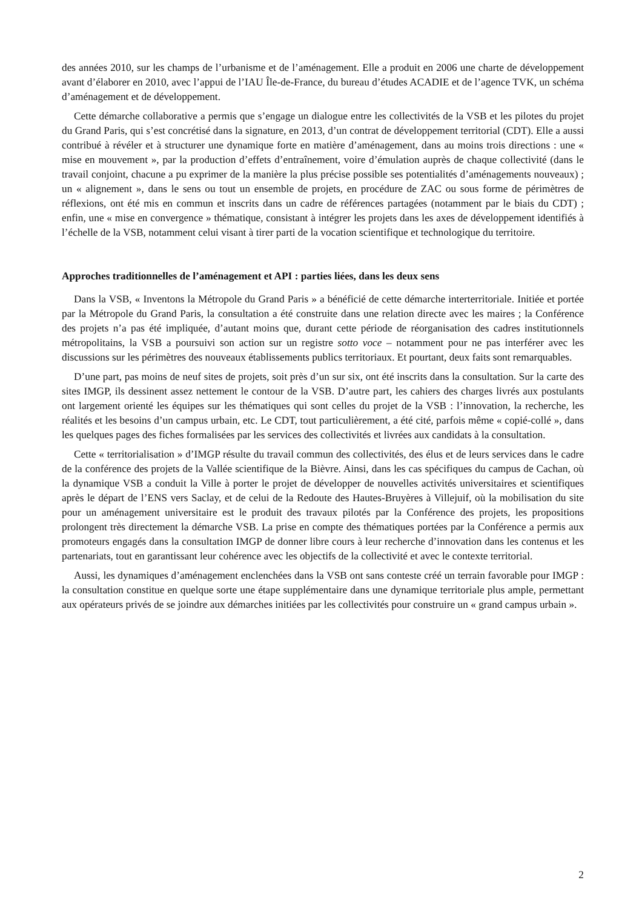des années 2010, sur les champs de l’urbanisme et de l’aménagement. Elle a produit en 2006 une charte de développement avant d’élaborer en 2010, avec l’appui de l’IAU Île-de-France, du bureau d’études ACADIE et de l’agence TVK, un schéma d’aménagement et de développement.
Cette démarche collaborative a permis que s’engage un dialogue entre les collectivités de la VSB et les pilotes du projet du Grand Paris, qui s’est concrétisé dans la signature, en 2013, d’un contrat de développement territorial (CDT). Elle a aussi contribué à révéler et à structurer une dynamique forte en matière d’aménagement, dans au moins trois directions : une « mise en mouvement », par la production d’effets d’entraînement, voire d’émulation auprès de chaque collectivité (dans le travail conjoint, chacune a pu exprimer de la manière la plus précise possible ses potentialités d’aménagements nouveaux) ; un « alignement », dans le sens ou tout un ensemble de projets, en procédure de ZAC ou sous forme de périmètres de réflexions, ont été mis en commun et inscrits dans un cadre de références partagées (notamment par le biais du CDT) ; enfin, une « mise en convergence » thématique, consistant à intégrer les projets dans les axes de développement identifiés à l’échelle de la VSB, notamment celui visant à tirer parti de la vocation scientifique et technologique du territoire.
Approches traditionnelles de l’aménagement et API : parties liées, dans les deux sens
Dans la VSB, « Inventons la Métropole du Grand Paris » a bénéficié de cette démarche interterritoriale. Initiée et portée par la Métropole du Grand Paris, la consultation a été construite dans une relation directe avec les maires ; la Conférence des projets n’a pas été impliquée, d’autant moins que, durant cette période de réorganisation des cadres institutionnels métropolitains, la VSB a poursuivi son action sur un registre sotto voce – notamment pour ne pas interférer avec les discussions sur les périmètres des nouveaux établissements publics territoriaux. Et pourtant, deux faits sont remarquables.
D’une part, pas moins de neuf sites de projets, soit près d’un sur six, ont été inscrits dans la consultation. Sur la carte des sites IMGP, ils dessinent assez nettement le contour de la VSB. D’autre part, les cahiers des charges livrés aux postulants ont largement orienté les équipes sur les thématiques qui sont celles du projet de la VSB : l’innovation, la recherche, les réalités et les besoins d’un campus urbain, etc. Le CDT, tout particulièrement, a été cité, parfois même « copié-collé », dans les quelques pages des fiches formalisées par les services des collectivités et livrées aux candidats à la consultation.
Cette « territorialisation » d’IMGP résulte du travail commun des collectivités, des élus et de leurs services dans le cadre de la conférence des projets de la Vallée scientifique de la Bièvre. Ainsi, dans les cas spécifiques du campus de Cachan, où la dynamique VSB a conduit la Ville à porter le projet de développer de nouvelles activités universitaires et scientifiques après le départ de l’ENS vers Saclay, et de celui de la Redoute des Hautes-Bruyères à Villejuif, où la mobilisation du site pour un aménagement universitaire est le produit des travaux pilotés par la Conférence des projets, les propositions prolongent très directement la démarche VSB. La prise en compte des thématiques portées par la Conférence a permis aux promoteurs engagés dans la consultation IMGP de donner libre cours à leur recherche d’innovation dans les contenus et les partenariats, tout en garantissant leur cohérence avec les objectifs de la collectivité et avec le contexte territorial.
Aussi, les dynamiques d’aménagement enclenchées dans la VSB ont sans conteste créé un terrain favorable pour IMGP : la consultation constitue en quelque sorte une étape supplémentaire dans une dynamique territoriale plus ample, permettant aux opérateurs privés de se joindre aux démarches initiées par les collectivités pour construire un « grand campus urbain ».
2